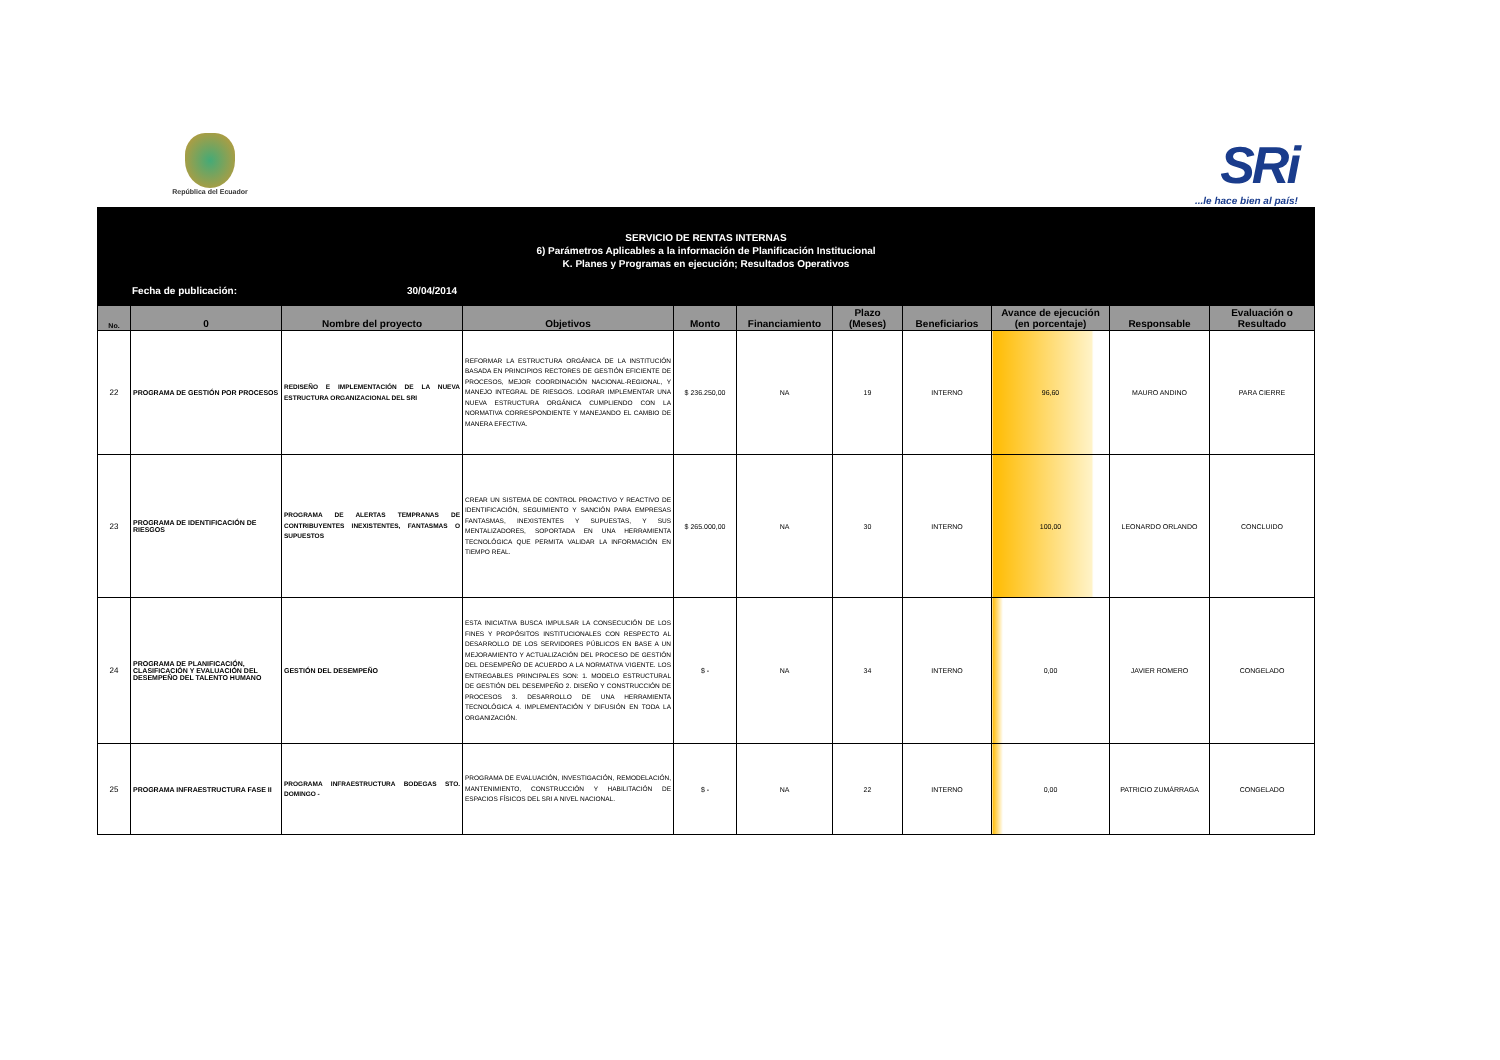República del Ecuador
SRi
...le hace bien al país!
SERVICIO DE RENTAS INTERNAS
6) Parámetros Aplicables a la información de Planificación Institucional
K. Planes y Programas en ejecución; Resultados Operativos
Fecha de publicación: 30/04/2014
| No. | 0 | Nombre del proyecto | Objetivos | Monto | Financiamiento | Plazo (Meses) | Beneficiarios | Avance de ejecución (en porcentaje) | Responsable | Evaluación o Resultado |
| --- | --- | --- | --- | --- | --- | --- | --- | --- | --- | --- |
| 22 | PROGRAMA DE GESTIÓN POR PROCESOS | REDISEÑO E IMPLEMENTACIÓN DE LA NUEVA ESTRUCTURA ORGANIZACIONAL DEL SRI | REFORMAR LA ESTRUCTURA ORGÁNICA DE LA INSTITUCIÓN BASADA EN PRINCIPIOS RECTORES DE GESTIÓN EFICIENTE DE PROCESOS, MEJOR COORDINACIÓN NACIONAL-REGIONAL, Y MANEJO INTEGRAL DE RIESGOS. LOGRAR IMPLEMENTAR UNA NUEVA ESTRUCTURA ORGÁNICA CUMPLIENDO CON LA NORMATIVA CORRESPONDIENTE Y MANEJANDO EL CAMBIO DE MANERA EFECTIVA. | $ 236.250,00 | NA | 19 | INTERNO | 96,60 | MAURO ANDINO | PARA CIERRE |
| 23 | PROGRAMA DE IDENTIFICACIÓN DE RIESGOS | PROGRAMA DE ALERTAS TEMPRANAS DE CONTRIBUYENTES INEXISTENTES, FANTASMAS O SUPUESTOS | CREAR UN SISTEMA DE CONTROL PROACTIVO Y REACTIVO DE IDENTIFICACIÓN, SEGUIMIENTO Y SANCIÓN PARA EMPRESAS FANTASMAS, INEXISTENTES Y SUPUESTAS, Y SUS MENTALIZADORES, SOPORTADA EN UNA HERRAMIENTA TECNOLÓGICA QUE PERMITA VALIDAR LA INFORMACIÓN EN TIEMPO REAL. | $ 265.000,00 | NA | 30 | INTERNO | 100,00 | LEONARDO ORLANDO | CONCLUIDO |
| 24 | PROGRAMA DE PLANIFICACIÓN, CLASIFICACIÓN Y EVALUACIÓN DEL DESEMPEÑO DEL TALENTO HUMANO | GESTIÓN DEL DESEMPEÑO | ESTA INICIATIVA BUSCA IMPULSAR LA CONSECUCIÓN DE LOS FINES Y PROPÓSITOS INSTITUCIONALES CON RESPECTO AL DESARROLLO DE LOS SERVIDORES PÚBLICOS EN BASE A UN MEJORAMIENTO Y ACTUALIZACIÓN DEL PROCESO DE GESTIÓN DEL DESEMPEÑO DE ACUERDO A LA NORMATIVA VIGENTE. LOS ENTREGABLES PRINCIPALES SON: 1. MODELO ESTRUCTURAL DE GESTIÓN DEL DESEMPEÑO 2. DISEÑO Y CONSTRUCCIÓN DE PROCESOS 3. DESARROLLO DE UNA HERRAMIENTA TECNOLÓGICA 4. IMPLEMENTACIÓN Y DIFUSIÓN EN TODA LA ORGANIZACIÓN. | $ - | NA | 34 | INTERNO | 0,00 | JAVIER ROMERO | CONGELADO |
| 25 | PROGRAMA INFRAESTRUCTURA FASE II | PROGRAMA INFRAESTRUCTURA BODEGAS STO. DOMINGO - | PROGRAMA DE EVALUACIÓN, INVESTIGACIÓN, REMODELACIÓN, MANTENIMIENTO, CONSTRUCCIÓN Y HABILITACIÓN DE ESPACIOS FÍSICOS DEL SRI A NIVEL NACIONAL. | $ - | NA | 22 | INTERNO | 0,00 | PATRICIO ZUMÁRRAGA | CONGELADO |